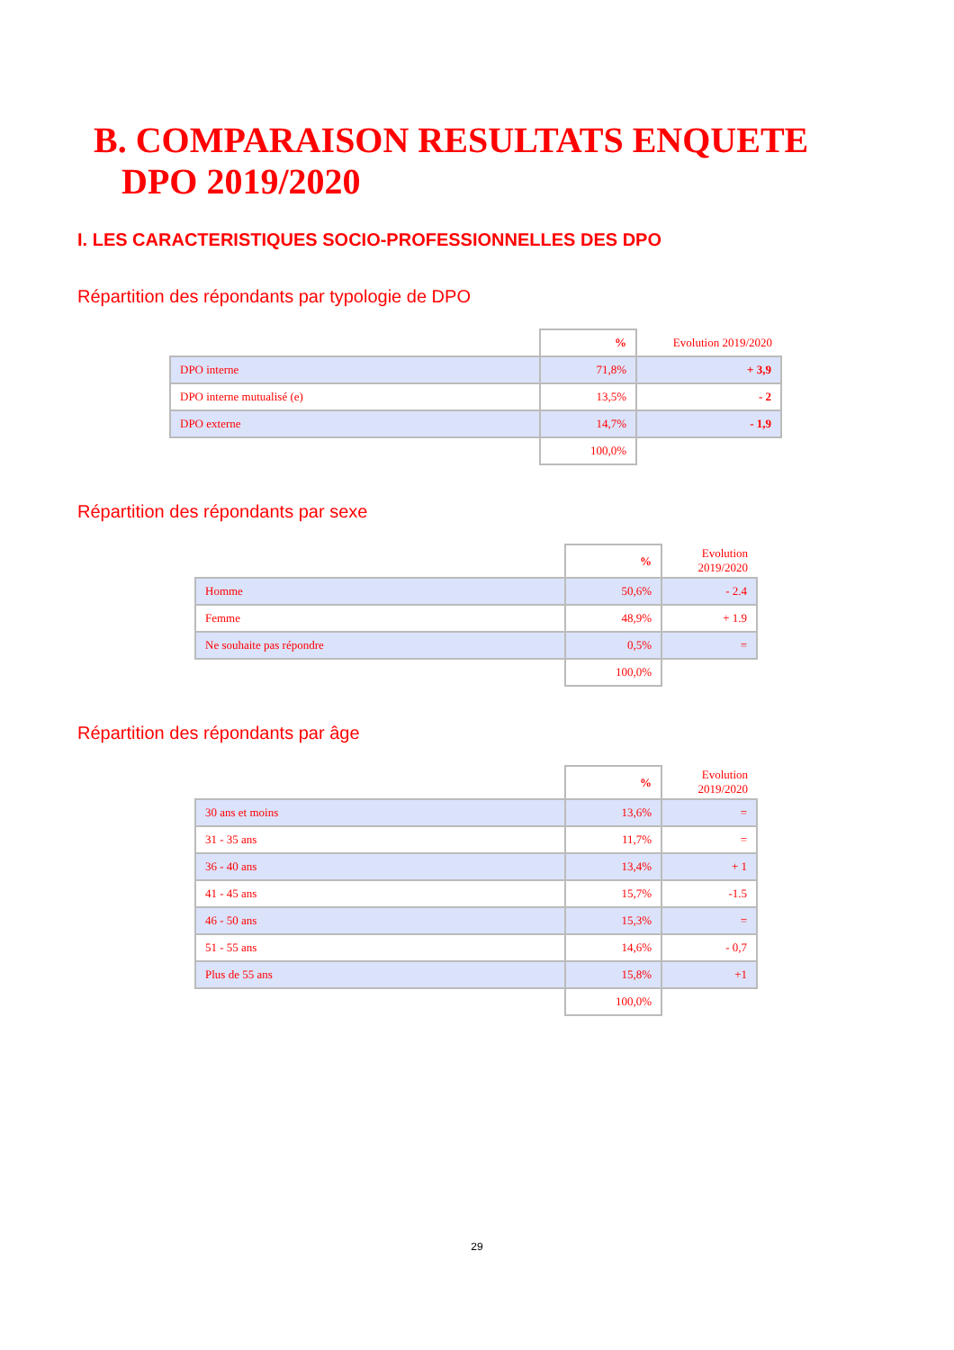B. COMPARAISON RESULTATS ENQUETE
DPO 2019/2020
I. LES CARACTERISTIQUES SOCIO-PROFESSIONNELLES DES DPO
Répartition des répondants par typologie de DPO
| | % | Evolution 2019/2020 |
| --- | --- | --- |
| DPO interne | 71,8% | + 3,9 |
| DPO interne mutualisé (e) | 13,5% | - 2 |
| DPO externe | 14,7% | - 1,9 |
| | 100,0% | |
Répartition des répondants par sexe
| | % | Evolution 2019/2020 |
| --- | --- | --- |
| Homme | 50,6% | - 2.4 |
| Femme | 48,9% | + 1.9 |
| Ne souhaite pas répondre | 0,5% | = |
| | 100,0% | |
Répartition des répondants par âge
| | % | Evolution 2019/2020 |
| --- | --- | --- |
| 30 ans et moins | 13,6% | = |
| 31 - 35 ans | 11,7% | = |
| 36 - 40 ans | 13,4% | + 1 |
| 41 - 45 ans | 15,7% | -1.5 |
| 46 - 50 ans | 15,3% | = |
| 51 - 55 ans | 14,6% | - 0,7 |
| Plus de 55 ans | 15,8% | +1 |
| | 100,0% | |
29